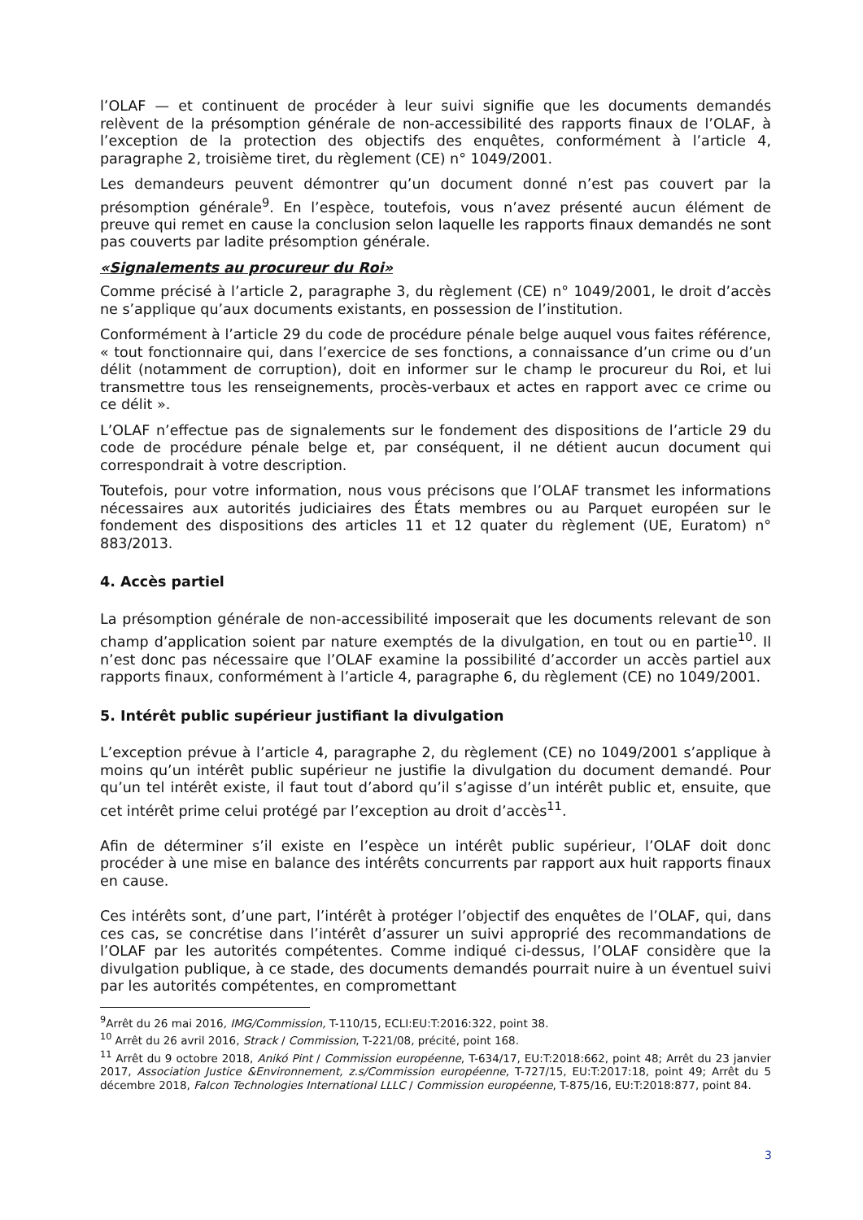l’OLAF — et continuent de procéder à leur suivi signifie que les documents demandés relèvent de la présomption générale de non-accessibilité des rapports finaux de l’OLAF, à l’exception de la protection des objectifs des enquêtes, conformément à l’article 4, paragraphe 2, troisième tiret, du règlement (CE) n° 1049/2001.
Les demandeurs peuvent démontrer qu’un document donné n’est pas couvert par la présomption générale<sup>9</sup>. En l’espèce, toutefois, vous n’avez présenté aucun élément de preuve qui remet en cause la conclusion selon laquelle les rapports finaux demandés ne sont pas couverts par ladite présomption générale.
«Signalements au procureur du Roi»
Comme précisé à l’article 2, paragraphe 3, du règlement (CE) n° 1049/2001, le droit d’accès ne s’applique qu’aux documents existants, en possession de l’institution.
Conformément à l’article 29 du code de procédure pénale belge auquel vous faites référence, « tout fonctionnaire qui, dans l’exercice de ses fonctions, a connaissance d’un crime ou d’un délit (notamment de corruption), doit en informer sur le champ le procureur du Roi, et lui transmettre tous les renseignements, procès-verbaux et actes en rapport avec ce crime ou ce délit ».
L’OLAF n’effectue pas de signalements sur le fondement des dispositions de l’article 29 du code de procédure pénale belge et, par conséquent, il ne détient aucun document qui correspondrait à votre description.
Toutefois, pour votre information, nous vous précisons que l’OLAF transmet les informations nécessaires aux autorités judiciaires des États membres ou au Parquet européen sur le fondement des dispositions des articles 11 et 12 quater du règlement (UE, Euratom) n° 883/2013.
4. Accès partiel
La présomption générale de non-accessibilité imposerait que les documents relevant de son champ d’application soient par nature exemptés de la divulgation, en tout ou en partie<sup>10</sup>. Il n’est donc pas nécessaire que l’OLAF examine la possibilité d’accorder un accès partiel aux rapports finaux, conformément à l’article 4, paragraphe 6, du règlement (CE) no 1049/2001.
5. Intérêt public supérieur justifiant la divulgation
L’exception prévue à l’article 4, paragraphe 2, du règlement (CE) no 1049/2001 s’applique à moins qu’un intérêt public supérieur ne justifie la divulgation du document demandé. Pour qu’un tel intérêt existe, il faut tout d’abord qu’il s’agisse d’un intérêt public et, ensuite, que cet intérêt prime celui protégé par l’exception au droit d’accès<sup>11</sup>.
Afin de déterminer s’il existe en l’espèce un intérêt public supérieur, l’OLAF doit donc procéder à une mise en balance des intérêts concurrents par rapport aux huit rapports finaux en cause.
Ces intérêts sont, d’une part, l’intérêt à protéger l’objectif des enquêtes de l’OLAF, qui, dans ces cas, se concrétise dans l’intérêt d’assurer un suivi approprié des recommandations de l’OLAF par les autorités compétentes. Comme indiqué ci-dessus, l’OLAF considère que la divulgation publique, à ce stade, des documents demandés pourrait nuire à un éventuel suivi par les autorités compétentes, en compromettant
<sup>9</sup> Arrêt du 26 mai 2016, IMG/Commission, T-110/15, ECLI:EU:T:2016:322, point 38.
<sup>10</sup> Arrêt du 26 avril 2016, Strack / Commission, T-221/08, précité, point 168.
<sup>11</sup> Arrêt du 9 octobre 2018, Anikó Pint / Commission européenne, T-634/17, EU:T:2018:662, point 48; Arrêt du 23 janvier 2017, Association Justice &Environnement, z.s/Commission européenne, T-727/15, EU:T:2017:18, point 49; Arrêt du 5 décembre 2018, Falcon Technologies International LLLC / Commission européenne, T-875/16, EU:T:2018:877, point 84.
3